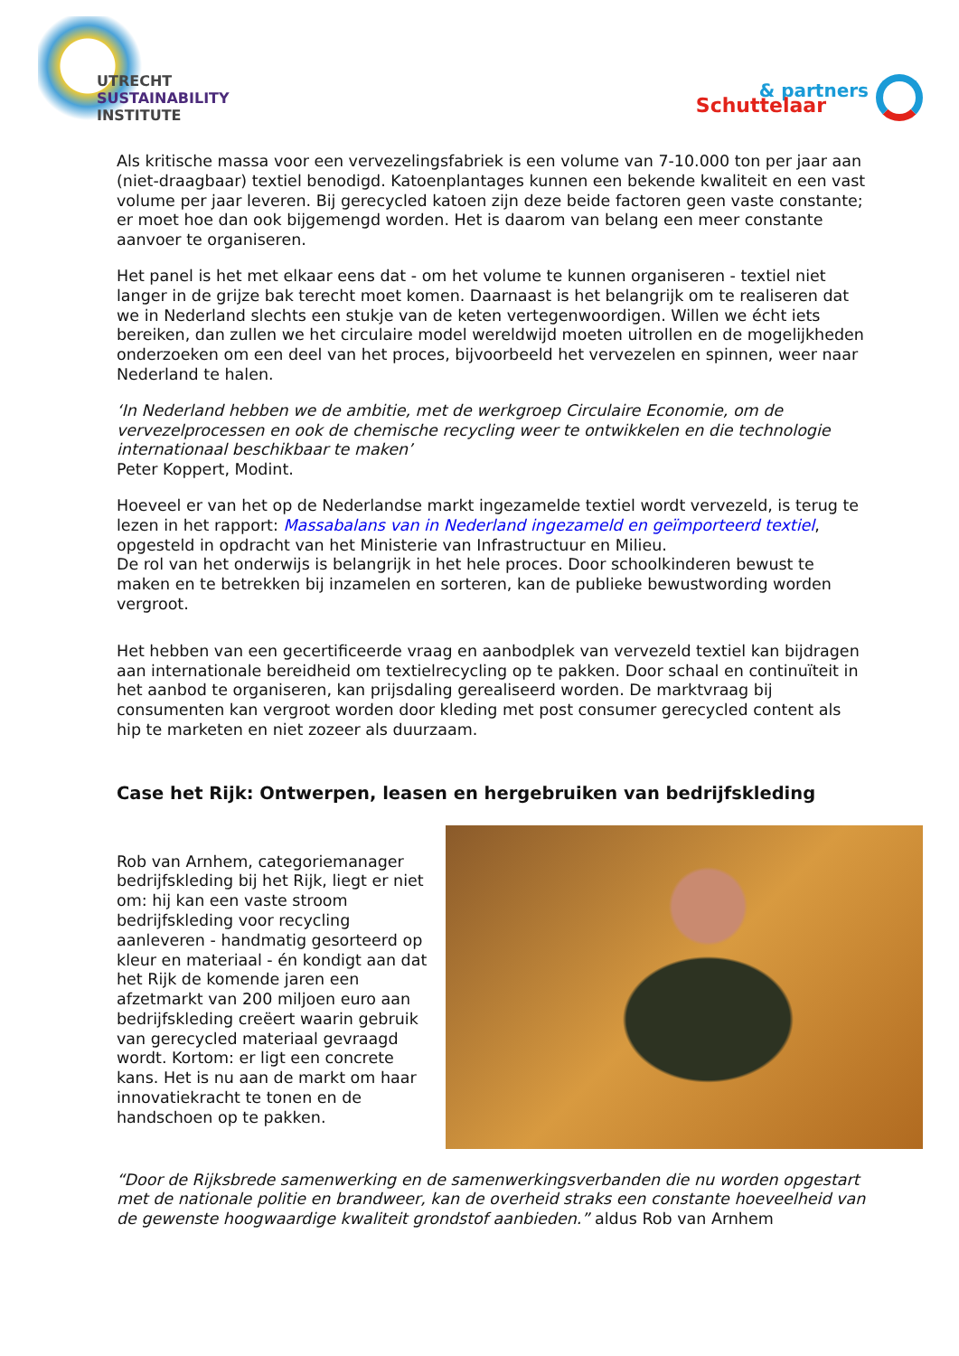UTRECHT
SUSTAINABILITY
INSTITUTE
& partners
Schuttelaar
Als kritische massa voor een vervezelingsfabriek is een volume van 7-10.000 ton per jaar aan (niet-draagbaar) textiel benodigd. Katoenplantages kunnen een bekende kwaliteit en een vast volume per jaar leveren. Bij gerecycled katoen zijn deze beide factoren geen vaste constante; er moet hoe dan ook bijgemengd worden. Het is daarom van belang een meer constante aanvoer te organiseren.
Het panel is het met elkaar eens dat - om het volume te kunnen organiseren - textiel niet langer in de grijze bak terecht moet komen. Daarnaast is het belangrijk om te realiseren dat we in Nederland slechts een stukje van de keten vertegenwoordigen. Willen we écht iets bereiken, dan zullen we het circulaire model wereldwijd moeten uitrollen en de mogelijkheden onderzoeken om een deel van het proces, bijvoorbeeld het vervezelen en spinnen, weer naar Nederland te halen.
‘In Nederland hebben we de ambitie, met de werkgroep Circulaire Economie, om de vervezelprocessen en ook de chemische recycling weer te ontwikkelen en die technologie internationaal beschikbaar te maken’
Peter Koppert, Modint.
Hoeveel er van het op de Nederlandse markt ingezamelde textiel wordt vervezeld, is terug te lezen in het rapport: Massabalans van in Nederland ingezameld en geïmporteerd textiel, opgesteld in opdracht van het Ministerie van Infrastructuur en Milieu.
De rol van het onderwijs is belangrijk in het hele proces. Door schoolkinderen bewust te maken en te betrekken bij inzamelen en sorteren, kan de publieke bewustwording worden vergroot.
Het hebben van een gecertificeerde vraag en aanbodplek van vervezeld textiel kan bijdragen aan internationale bereidheid om textielrecycling op te pakken. Door schaal en continuïteit in het aanbod te organiseren, kan prijsdaling gerealiseerd worden. De marktvraag bij consumenten kan vergroot worden door kleding met post consumer gerecycled content als hip te marketen en niet zozeer als duurzaam.
Case het Rijk: Ontwerpen, leasen en hergebruiken van bedrijfskleding
Rob van Arnhem, categoriemanager bedrijfskleding bij het Rijk, liegt er niet om: hij kan een vaste stroom bedrijfskleding voor recycling aanleveren - handmatig gesorteerd op kleur en materiaal - én kondigt aan dat het Rijk de komende jaren een afzetmarkt van 200 miljoen euro aan bedrijfskleding creëert waarin gebruik van gerecycled materiaal gevraagd wordt. Kortom: er ligt een concrete kans. Het is nu aan de markt om haar innovatiekracht te tonen en de handschoen op te pakken.
“Door de Rijksbrede samenwerking en de samenwerkingsverbanden die nu worden opgestart met de nationale politie en brandweer, kan de overheid straks een constante hoeveelheid van de gewenste hoogwaardige kwaliteit grondstof aanbieden.” aldus Rob van Arnhem